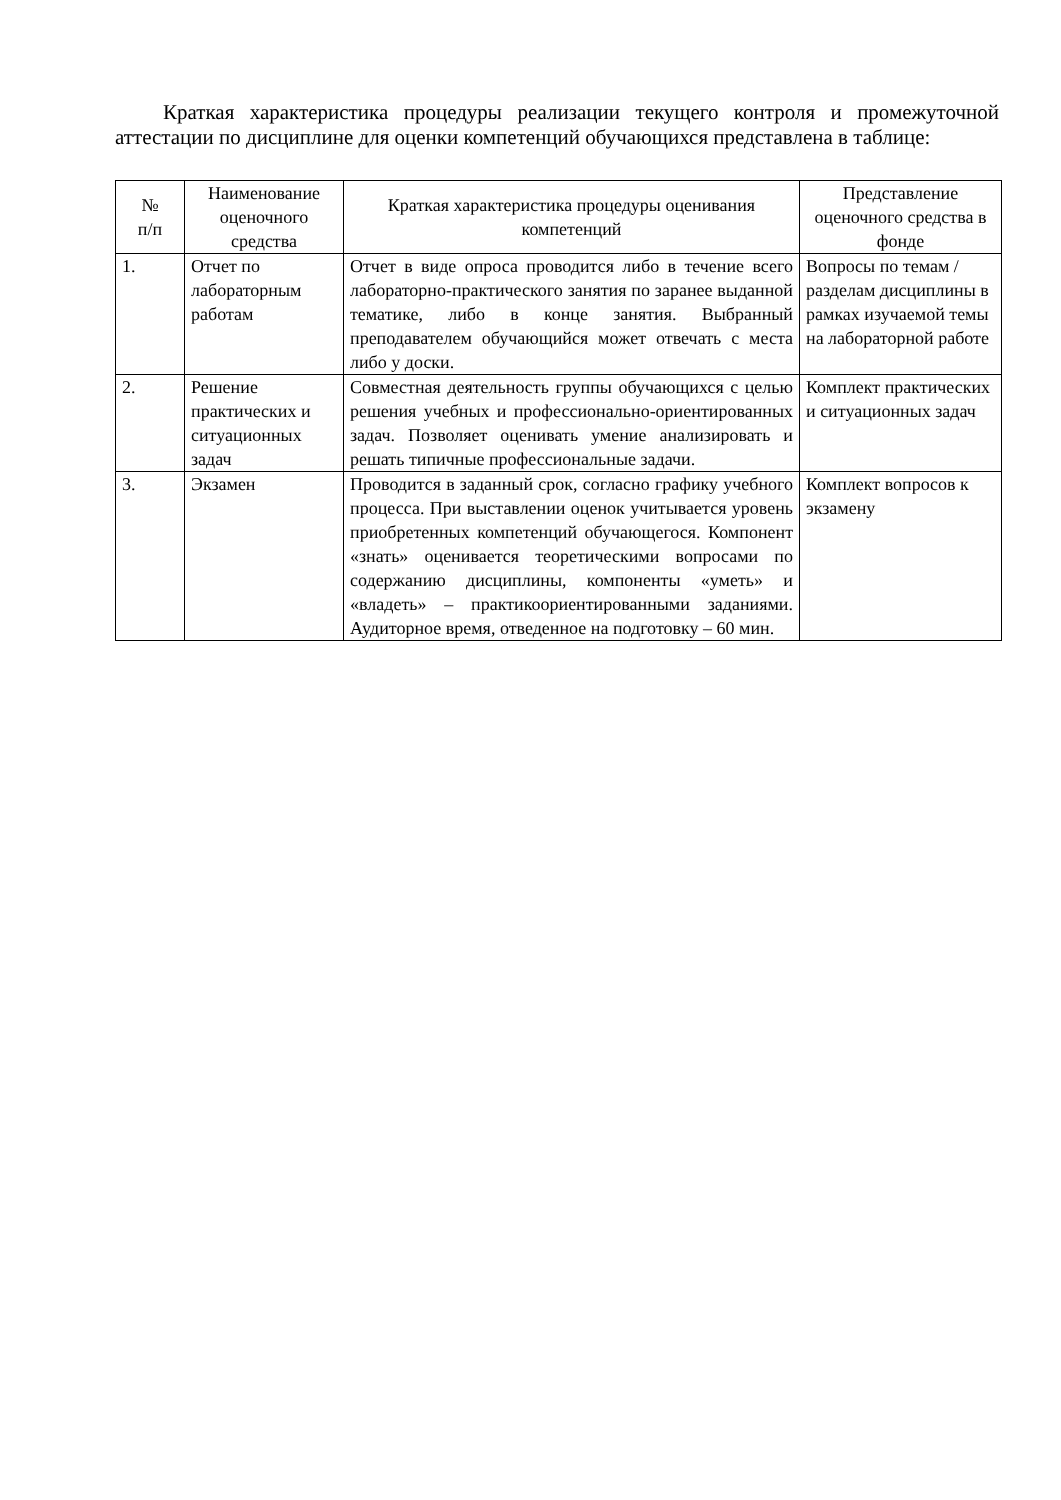Краткая характеристика процедуры реализации текущего контроля и промежуточной аттестации по дисциплине для оценки компетенций обучающихся представлена в таблице:
| № п/п | Наименование оценочного средства | Краткая характеристика процедуры оценивания компетенций | Представление оценочного средства в фонде |
| --- | --- | --- | --- |
| 1. | Отчет по лабораторным работам | Отчет в виде опроса проводится либо в течение всего лабораторно-практического занятия по заранее выданной тематике, либо в конце занятия. Выбранный преподавателем обучающийся может отвечать с места либо у доски. | Вопросы по темам / разделам дисциплины в рамках изучаемой темы на лабораторной работе |
| 2. | Решение практических и ситуационных задач | Совместная деятельность группы обучающихся с целью решения учебных и профессионально-ориентированных задач. Позволяет оценивать умение анализировать и решать типичные профессиональные задачи. | Комплект практических и ситуационных задач |
| 3. | Экзамен | Проводится в заданный срок, согласно графику учебного процесса. При выставлении оценок учитывается уровень приобретенных компетенций обучающегося. Компонент «знать» оценивается теоретическими вопросами по содержанию дисциплины, компоненты «уметь» и «владеть» – практикоориентированными заданиями. Аудиторное время, отведенное на подготовку – 60 мин. | Комплект вопросов к экзамену |